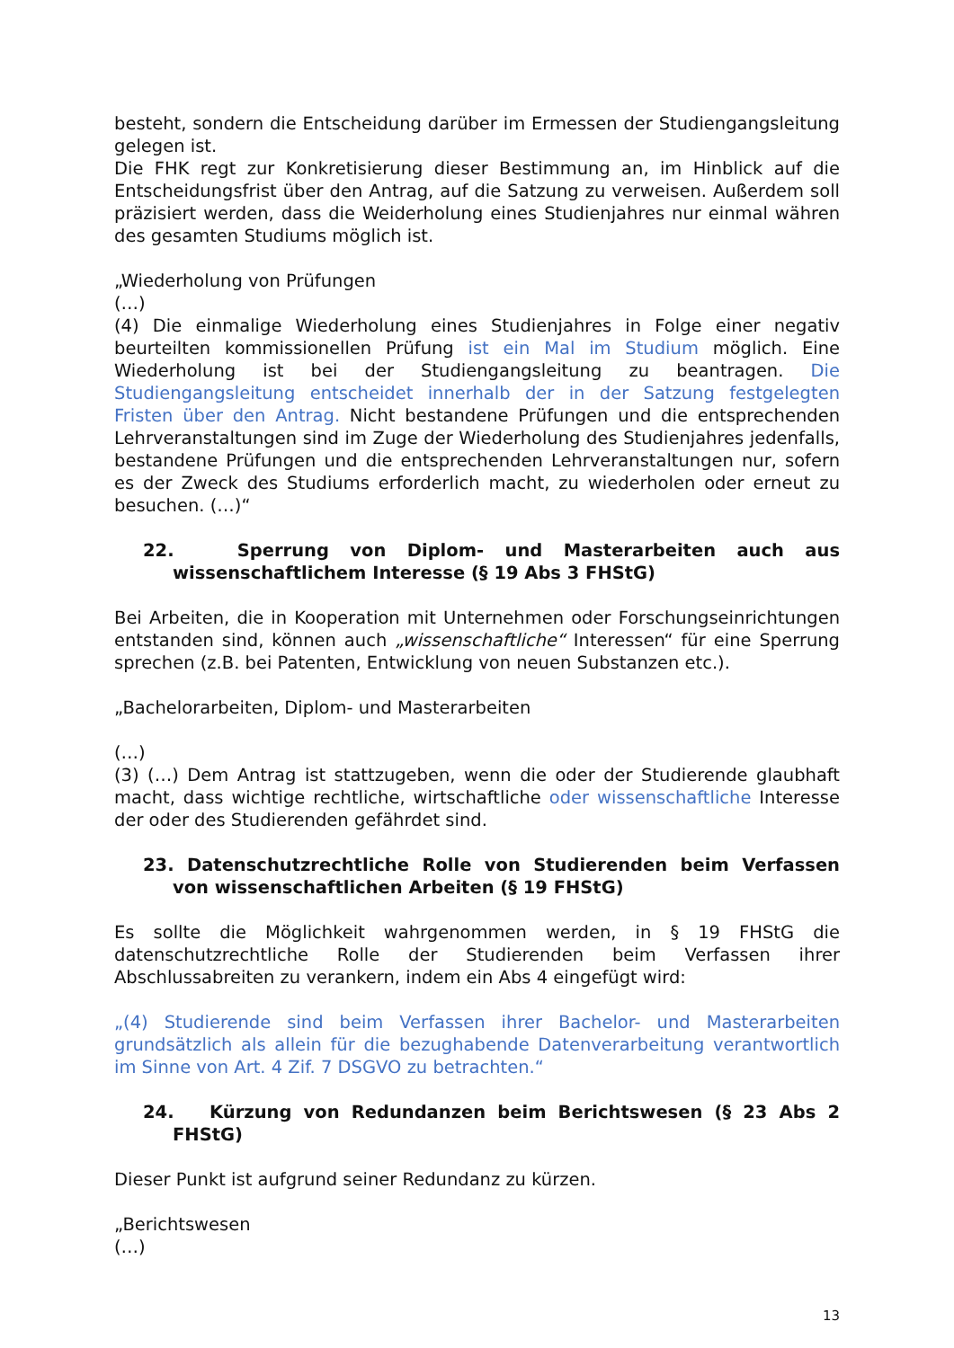besteht, sondern die Entscheidung darüber im Ermessen der Studiengangsleitung gelegen ist.
Die FHK regt zur Konkretisierung dieser Bestimmung an, im Hinblick auf die Entscheidungsfrist über den Antrag, auf die Satzung zu verweisen. Außerdem soll präzisiert werden, dass die Weiderholung eines Studienjahres nur einmal währen des gesamten Studiums möglich ist.
„Wiederholung von Prüfungen
(…)
(4) Die einmalige Wiederholung eines Studienjahres in Folge einer negativ beurteilten kommissionellen Prüfung ist ein Mal im Studium möglich. Eine Wiederholung ist bei der Studiengangsleitung zu beantragen. Die Studiengangsleitung entscheidet innerhalb der in der Satzung festgelegten Fristen über den Antrag. Nicht bestandene Prüfungen und die entsprechenden Lehrveranstaltungen sind im Zuge der Wiederholung des Studienjahres jedenfalls, bestandene Prüfungen und die entsprechenden Lehrveranstaltungen nur, sofern es der Zweck des Studiums erforderlich macht, zu wiederholen oder erneut zu besuchen. (…)“
22. Sperrung von Diplom- und Masterarbeiten auch aus wissenschaftlichem Interesse (§ 19 Abs 3 FHStG)
Bei Arbeiten, die in Kooperation mit Unternehmen oder Forschungseinrichtungen entstanden sind, können auch „wissenschaftliche“ Interessen“ für eine Sperrung sprechen (z.B. bei Patenten, Entwicklung von neuen Substanzen etc.).
„Bachelorarbeiten, Diplom- und Masterarbeiten
(…)
(3) (…) Dem Antrag ist stattzugeben, wenn die oder der Studierende glaubhaft macht, dass wichtige rechtliche, wirtschaftliche oder wissenschaftliche Interesse der oder des Studierenden gefährdet sind.
23. Datenschutzrechtliche Rolle von Studierenden beim Verfassen von wissenschaftlichen Arbeiten (§ 19 FHStG)
Es sollte die Möglichkeit wahrgenommen werden, in § 19 FHStG die datenschutzrechtliche Rolle der Studierenden beim Verfassen ihrer Abschlussabreiten zu verankern, indem ein Abs 4 eingefügt wird:
„(4) Studierende sind beim Verfassen ihrer Bachelor- und Masterarbeiten grundsätzlich als allein für die bezughabende Datenverarbeitung verantwortlich im Sinne von Art. 4 Zif. 7 DSGVO zu betrachten.“
24. Kürzung von Redundanzen beim Berichtswesen (§ 23 Abs 2 FHStG)
Dieser Punkt ist aufgrund seiner Redundanz zu kürzen.
„Berichtswesen
(…)
13